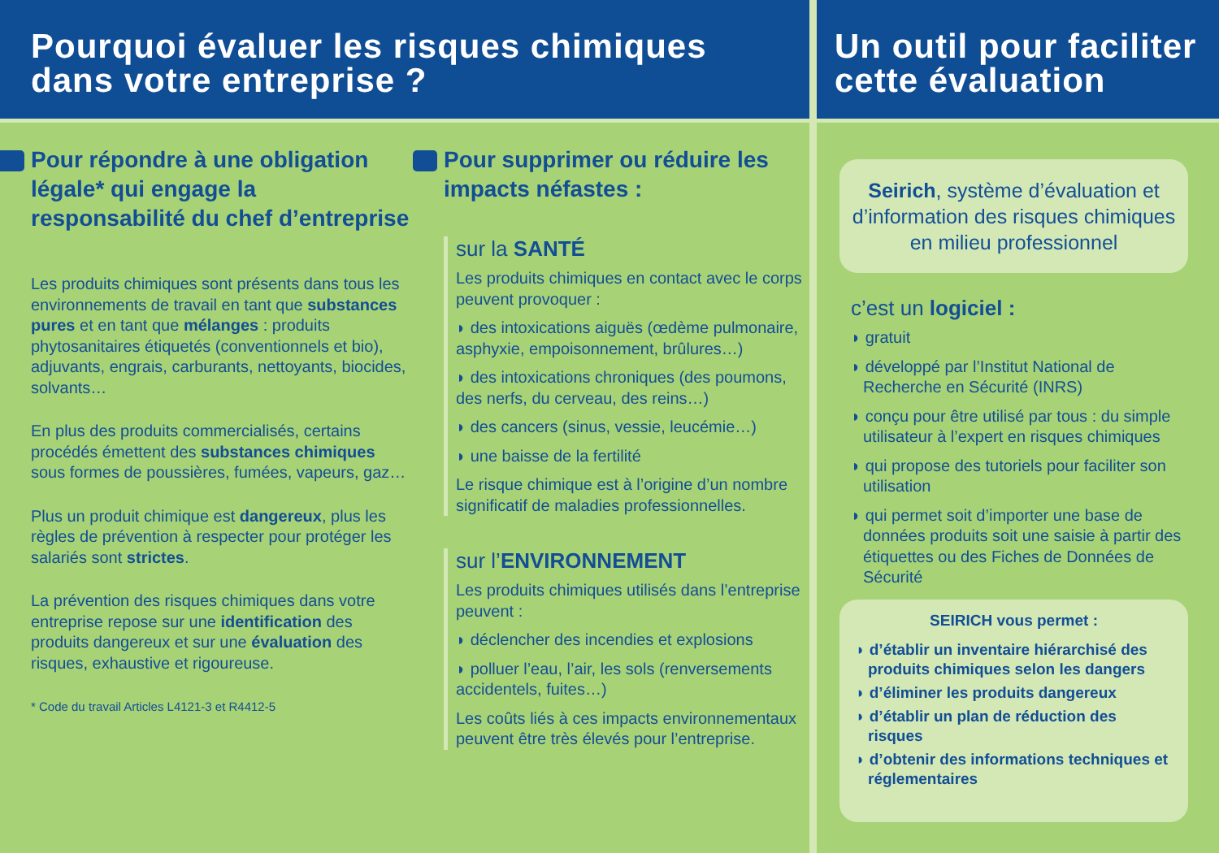Pourquoi évaluer les risques chimiques
dans votre entreprise ?
Pour répondre à une obligation légale* qui engage la responsabilité du chef d’entreprise
Les produits chimiques sont présents dans tous les environnements de travail en tant que substances pures et en tant que mélanges : produits phytosanitaires étiquetés (conventionnels et bio), adjuvants, engrais, carburants, nettoyants, biocides, solvants…
En plus des produits commercialisés, certains procédés émettent des substances chimiques sous formes de poussières, fumées, vapeurs, gaz…
Plus un produit chimique est dangereux, plus les règles de prévention à respecter pour protéger les salariés sont strictes.
La prévention des risques chimiques dans votre entreprise repose sur une identification des produits dangereux et sur une évaluation des risques, exhaustive et rigoureuse.
* Code du travail Articles L4121-3 et R4412-5
Pour supprimer ou réduire les impacts néfastes :
sur la SANTÉ
Les produits chimiques en contact avec le corps peuvent provoquer :
◗ des intoxications aiguës (œdème pulmonaire, asphyxie, empoisonnement, brûlures…)
◗ des intoxications chroniques (des poumons, des nerfs, du cerveau, des reins…)
◗ des cancers (sinus, vessie, leucémie…)
◗ une baisse de la fertilité
Le risque chimique est à l’origine d’un nombre significatif de maladies professionnelles.
sur l’ENVIRONNEMENT
Les produits chimiques utilisés dans l’entreprise peuvent :
◗ déclencher des incendies et explosions
◗ polluer l’eau, l’air, les sols (renversements accidentels, fuites…)
Les coûts liés à ces impacts environnementaux peuvent être très élevés pour l’entreprise.
Un outil pour faciliter
cette évaluation
Seirich, système d’évaluation et d’information des risques chimiques en milieu professionnel
c’est un logiciel :
◗ gratuit
◗ développé par l’Institut National de Recherche en Sécurité (INRS)
◗ conçu pour être utilisé par tous : du simple utilisateur à l’expert en risques chimiques
◗ qui propose des tutoriels pour faciliter son utilisation
◗ qui permet soit d’importer une base de données produits soit une saisie à partir des étiquettes ou des Fiches de Données de Sécurité
SEIRICH vous permet :
◗ d’établir un inventaire hiérarchisé des produits chimiques selon les dangers
◗ d’éliminer les produits dangereux
◗ d’établir un plan de réduction des risques
◗ d’obtenir des informations techniques et réglementaires